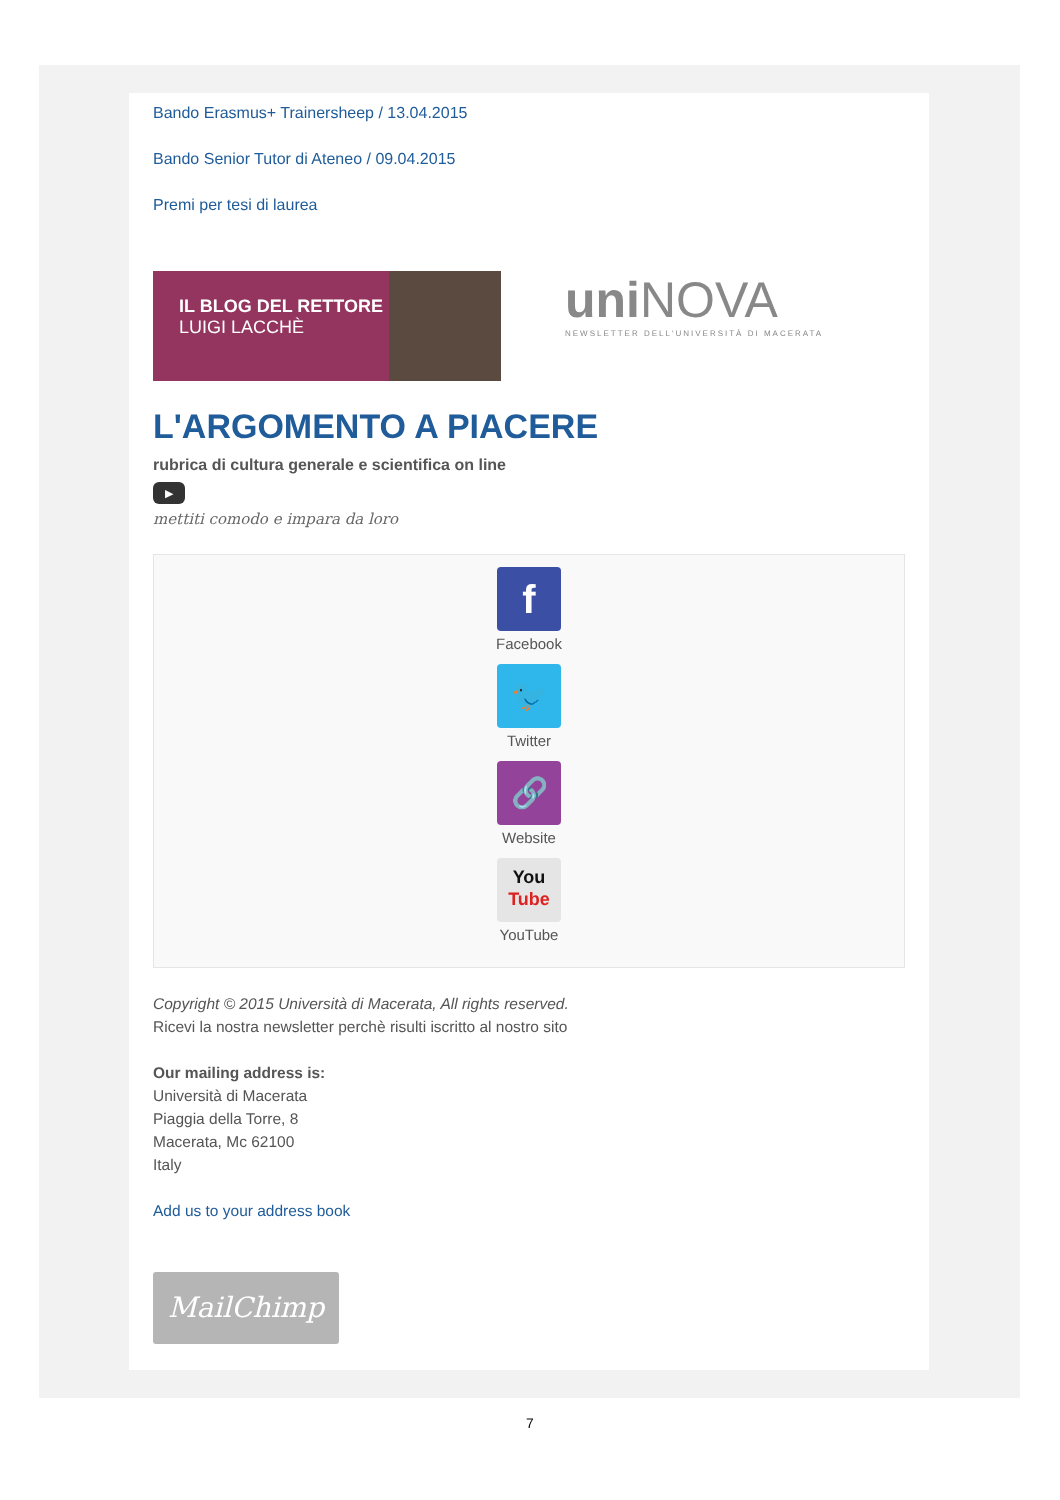Bando Erasmus+ Trainersheep / 13.04.2015
Bando Senior Tutor di Ateneo / 09.04.2015
Premi per tesi di laurea
IL BLOG DEL RETTORE
LUIGI LACCHÈ
uni NOVA
NEWSLETTER DELL'UNIVERSITÀ DI MACERATA
L'ARGOMENTO A PIACERE
rubrica di cultura generale e scientifica on line
▶
mettiti comodo e impara da loro
f
Facebook
🐦
Twitter
🔗
Website
You
Tube
YouTube
Copyright © 2015 Università di Macerata, All rights reserved.
Ricevi la nostra newsletter perchè risulti iscritto al nostro sito
Our mailing address is:
Università di Macerata
Piaggia della Torre, 8
Macerata, Mc 62100
Italy
Add us to your address book
MailChimp
7